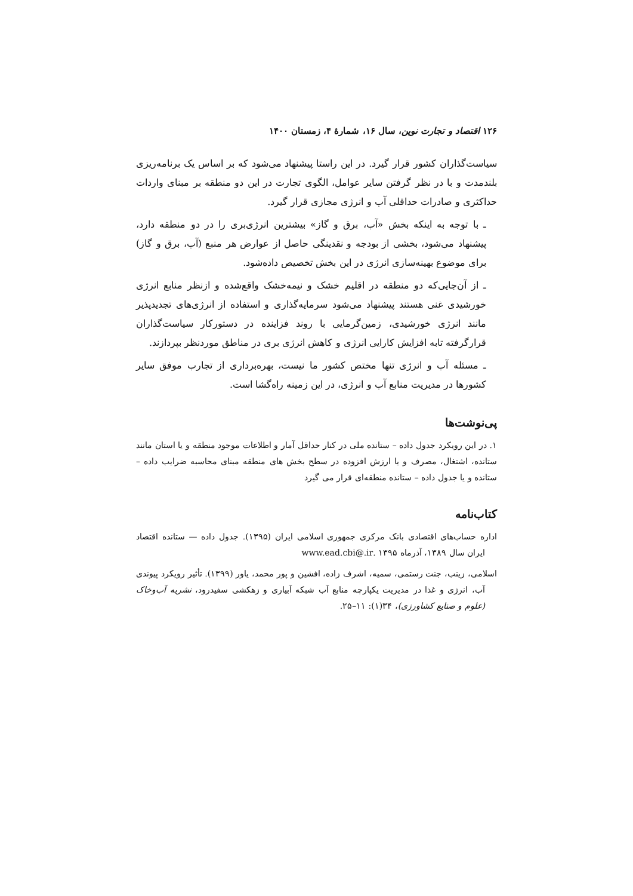۱۲۶ اقتصاد و تجارت نوین، سال ۱۶، شمارهٔ ۴، زمستان ۱۴۰۰
سیاست‌گذاران کشور قرار گیرد. در این راستا پیشنهاد می‌شود که بر اساس یک برنامه‌ریزی بلندمدت و با در نظر گرفتن سایر عوامل، الگوی تجارت در این دو منطقه بر مبنای واردات حداکثری و صادرات حداقلی آب و انرژی مجازی قرار گیرد.
ـ با توجه به اینکه بخش «آب، برق و گاز» بیشترین انرژی‌بری را در دو منطقه دارد، پیشنهاد می‌شود، بخشی از بودجه و نقدینگی حاصل از عوارض هر منبع (آب، برق و گاز) برای موضوع بهینه‌سازی انرژی در این بخش تخصیص داده‌شود.
ـ از آن‌جایی‌که دو منطقه در اقلیم خشک و نیمه‌خشک واقع‌شده و ازنظر منابع انرژی خورشیدی غنی هستند پیشنهاد می‌شود سرمایه‌گذاری و استفاده از انرژی‌های تجدیدپذیر مانند انرژی خورشیدی، زمین‌گرمایی با روند فزاینده در دستورکار سیاست‌گذاران قرارگرفته تابه افزایش کارایی انرژی و کاهش انرژی بری در مناطق موردنظر بپردازند.
ـ مسئله آب و انرژی تنها مختص کشور ما نیست، بهره‌برداری از تجارب موفق سایر کشورها در مدیریت منابع آب و انرژی، در این زمینه راه‌گشا است.
پی‌نوشت‌ها
۱. در این رویکرد جدول داده – ستانده ملی در کنار حداقل آمار و اطلاعات موجود منطقه و یا استان مانند ستانده، اشتغال، مصرف و یا ارزش افزوده در سطح بخش های منطقه مبنای محاسبه ضرایب داده – ستانده و یا جدول داده – ستانده منطقه‌ای قرار می گیرد
کتاب‌نامه
اداره حساب‌های اقتصادی بانک مرکزی جمهوری اسلامی ایران (۱۳۹۵). جدول داده — ستانده اقتصاد ایران سال ۱۳۸۹، آذرماه ۱۳۹۵ .www.ead.cbi@.ir
اسلامی، زینب، جنت رستمی، سمیه، اشرف زاده، افشین و پور محمد، یاور (۱۳۹۹). تأثیر رویکرد پیوندی آب، انرژی و غذا در مدیریت یکپارچه منابع آب شبکه آبیاری و زهکشی سفیدرود، نشریه آب‌وخاک (علوم و صنایع کشاورزی)، ۳۴(۱): ۱۱–۲۵.